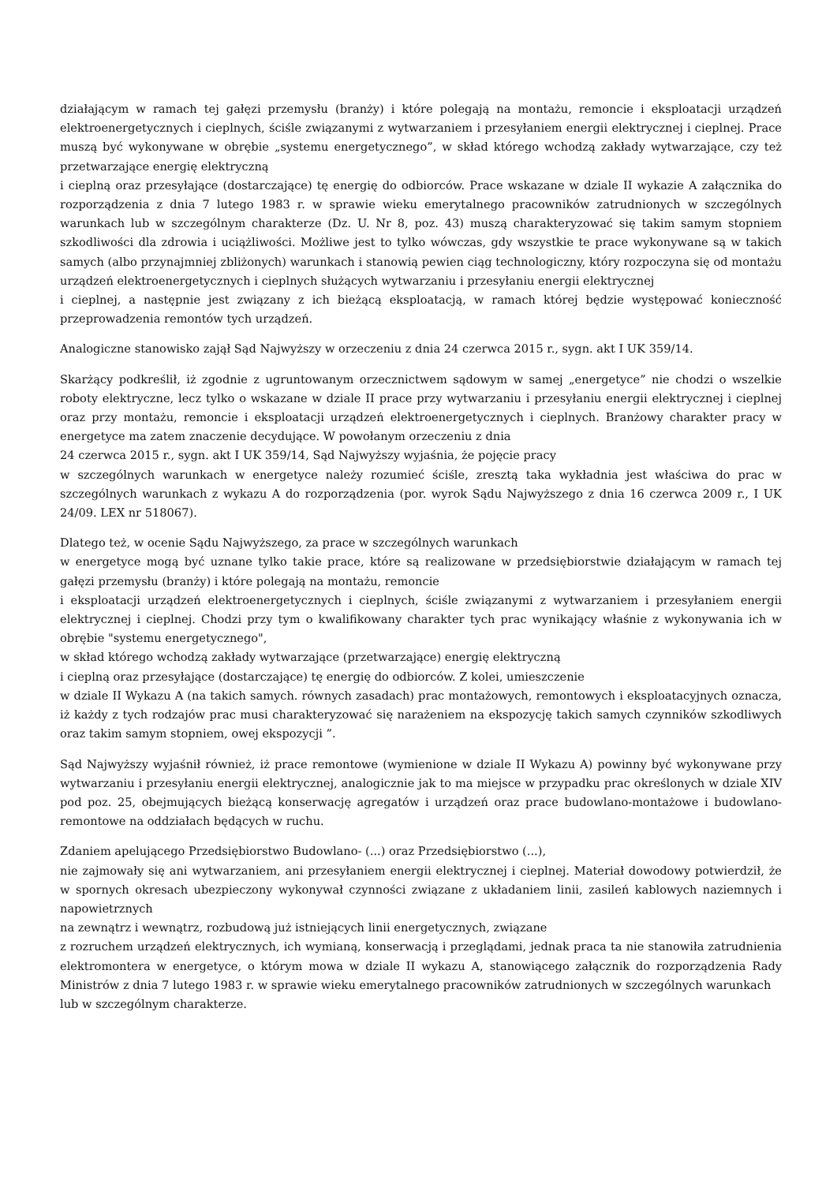działającym w ramach tej gałęzi przemysłu (branży) i które polegają na montażu, remoncie i eksploatacji urządzeń elektroenergetycznych i cieplnych, ściśle związanymi z wytwarzaniem i przesyłaniem energii elektrycznej i cieplnej. Prace muszą być wykonywane w obrębie „systemu energetycznego”, w skład którego wchodzą zakłady wytwarzające, czy też przetwarzające energię elektryczną
i cieplną oraz przesyłające (dostarczające) tę energię do odbiorców. Prace wskazane w dziale II wykazie A załącznika do rozporządzenia z dnia 7 lutego 1983 r. w sprawie wieku emerytalnego pracowników zatrudnionych w szczególnych warunkach lub w szczególnym charakterze (Dz. U. Nr 8, poz. 43) muszą charakteryzować się takim samym stopniem szkodliwości dla zdrowia i uciążliwości. Możliwe jest to tylko wówczas, gdy wszystkie te prace wykonywane są w takich samych (albo przynajmniej zbliżonych) warunkach i stanowią pewien ciąg technologiczny, który rozpoczyna się od montażu urządzeń elektroenergetycznych i cieplnych służących wytwarzaniu i przesyłaniu energii elektrycznej
i cieplnej, a następnie jest związany z ich bieżącą eksploatacją, w ramach której będzie występować konieczność przeprowadzenia remontów tych urządzeń.
Analogiczne stanowisko zajął Sąd Najwyższy w orzeczeniu z dnia 24 czerwca 2015 r., sygn. akt I UK 359/14.
Skarżący podkreślił, iż zgodnie z ugruntowanym orzecznictwem sądowym w samej „energetyce” nie chodzi o wszelkie roboty elektryczne, lecz tylko o wskazane w dziale II prace przy wytwarzaniu i przesyłaniu energii elektrycznej i cieplnej oraz przy montażu, remoncie i eksploatacji urządzeń elektroenergetycznych i cieplnych. Branżowy charakter pracy w energetyce ma zatem znaczenie decydujące. W powołanym orzeczeniu z dnia
24 czerwca 2015 r., sygn. akt I UK 359/14, Sąd Najwyższy wyjaśnia, że pojęcie pracy
w szczególnych warunkach w energetyce należy rozumieć ściśle, zresztą taka wykładnia jest właściwa do prac w szczególnych warunkach z wykazu A do rozporządzenia (por. wyrok Sądu Najwyższego z dnia 16 czerwca 2009 r., I UK 24/09. LEX nr 518067).
Dlatego też, w ocenie Sądu Najwyższego, za prace w szczególnych warunkach
w energetyce mogą być uznane tylko takie prace, które są realizowane w przedsiębiorstwie działającym w ramach tej gałęzi przemysłu (branży) i które polegają na montażu, remoncie
i eksploatacji urządzeń elektroenergetycznych i cieplnych, ściśle związanymi z wytwarzaniem i przesyłaniem energii elektrycznej i cieplnej. Chodzi przy tym o kwalifikowany charakter tych prac wynikający właśnie z wykonywania ich w obrębie "systemu energetycznego",
w skład którego wchodzą zakłady wytwarzające (przetwarzające) energię elektryczną
i cieplną oraz przesyłające (dostarczające) tę energię do odbiorców. Z kolei, umieszczenie
w dziale II Wykazu A (na takich samych. równych zasadach) prac montażowych, remontowych i eksploatacyjnych oznacza, iż każdy z tych rodzajów prac musi charakteryzować się narażeniem na ekspozycję takich samych czynników szkodliwych oraz takim samym stopniem, owej ekspozycji ”.
Sąd Najwyższy wyjaśnił również, iż prace remontowe (wymienione w dziale II Wykazu A) powinny być wykonywane przy wytwarzaniu i przesyłaniu energii elektrycznej, analogicznie jak to ma miejsce w przypadku prac określonych w dziale XIV pod poz. 25, obejmujących bieżącą konserwację agregatów i urządzeń oraz prace budowlano-montażowe i budowlano-remontowe na oddziałach będących w ruchu.
Zdaniem apelującego Przedsiębiorstwo Budowlano- (...) oraz Przedsiębiorstwo (...),
nie zajmowały się ani wytwarzaniem, ani przesyłaniem energii elektrycznej i cieplnej. Materiał dowodowy potwierdził, że w spornych okresach ubezpieczony wykonywał czynności związane z układaniem linii, zasileń kablowych naziemnych i napowietrznych
na zewnątrz i wewnątrz, rozbudową już istniejących linii energetycznych, związane
z rozruchem urządzeń elektrycznych, ich wymianą, konserwacją i przeglądami, jednak praca ta nie stanowiła zatrudnienia elektromontera w energetyce, o którym mowa w dziale II wykazu A, stanowiącego załącznik do rozporządzenia Rady Ministrów z dnia 7 lutego 1983 r. w sprawie wieku emerytalnego pracowników zatrudnionych w szczególnych warunkach
lub w szczególnym charakterze.